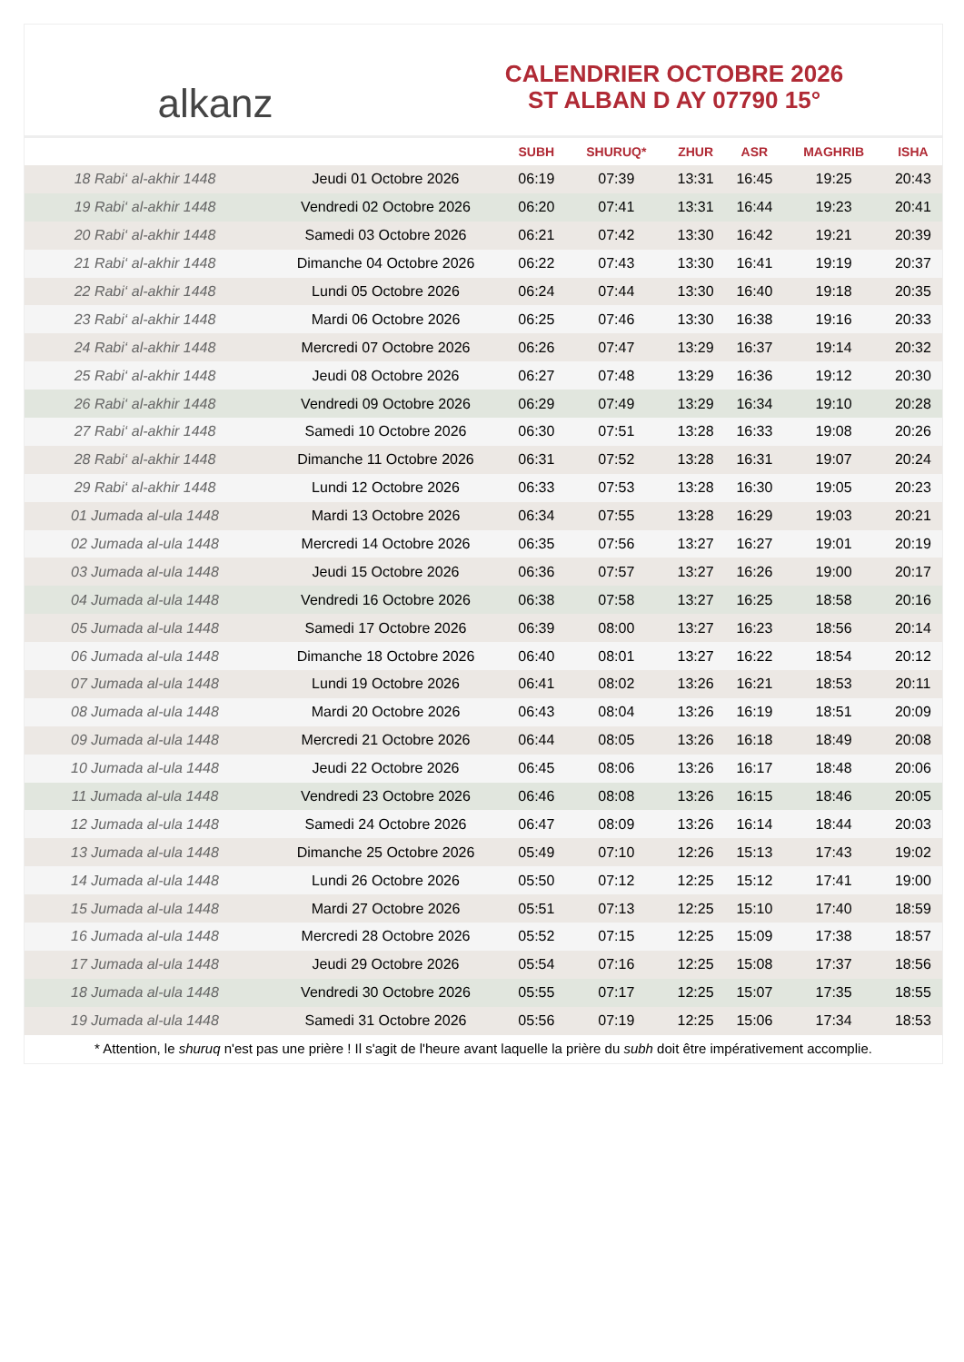alkanz
CALENDRIER OCTOBRE 2026
ST ALBAN D AY 07790 15°
| | | SUBH | SHURUQ* | ZHUR | ASR | MAGHRIB | ISHA |
| --- | --- | --- | --- | --- | --- | --- | --- |
| 18 Rabi‘ al-akhir 1448 | Jeudi 01 Octobre 2026 | 06:19 | 07:39 | 13:31 | 16:45 | 19:25 | 20:43 |
| 19 Rabi‘ al-akhir 1448 | Vendredi 02 Octobre 2026 | 06:20 | 07:41 | 13:31 | 16:44 | 19:23 | 20:41 |
| 20 Rabi‘ al-akhir 1448 | Samedi 03 Octobre 2026 | 06:21 | 07:42 | 13:30 | 16:42 | 19:21 | 20:39 |
| 21 Rabi‘ al-akhir 1448 | Dimanche 04 Octobre 2026 | 06:22 | 07:43 | 13:30 | 16:41 | 19:19 | 20:37 |
| 22 Rabi‘ al-akhir 1448 | Lundi 05 Octobre 2026 | 06:24 | 07:44 | 13:30 | 16:40 | 19:18 | 20:35 |
| 23 Rabi‘ al-akhir 1448 | Mardi 06 Octobre 2026 | 06:25 | 07:46 | 13:30 | 16:38 | 19:16 | 20:33 |
| 24 Rabi‘ al-akhir 1448 | Mercredi 07 Octobre 2026 | 06:26 | 07:47 | 13:29 | 16:37 | 19:14 | 20:32 |
| 25 Rabi‘ al-akhir 1448 | Jeudi 08 Octobre 2026 | 06:27 | 07:48 | 13:29 | 16:36 | 19:12 | 20:30 |
| 26 Rabi‘ al-akhir 1448 | Vendredi 09 Octobre 2026 | 06:29 | 07:49 | 13:29 | 16:34 | 19:10 | 20:28 |
| 27 Rabi‘ al-akhir 1448 | Samedi 10 Octobre 2026 | 06:30 | 07:51 | 13:28 | 16:33 | 19:08 | 20:26 |
| 28 Rabi‘ al-akhir 1448 | Dimanche 11 Octobre 2026 | 06:31 | 07:52 | 13:28 | 16:31 | 19:07 | 20:24 |
| 29 Rabi‘ al-akhir 1448 | Lundi 12 Octobre 2026 | 06:33 | 07:53 | 13:28 | 16:30 | 19:05 | 20:23 |
| 01 Jumada al-ula 1448 | Mardi 13 Octobre 2026 | 06:34 | 07:55 | 13:28 | 16:29 | 19:03 | 20:21 |
| 02 Jumada al-ula 1448 | Mercredi 14 Octobre 2026 | 06:35 | 07:56 | 13:27 | 16:27 | 19:01 | 20:19 |
| 03 Jumada al-ula 1448 | Jeudi 15 Octobre 2026 | 06:36 | 07:57 | 13:27 | 16:26 | 19:00 | 20:17 |
| 04 Jumada al-ula 1448 | Vendredi 16 Octobre 2026 | 06:38 | 07:58 | 13:27 | 16:25 | 18:58 | 20:16 |
| 05 Jumada al-ula 1448 | Samedi 17 Octobre 2026 | 06:39 | 08:00 | 13:27 | 16:23 | 18:56 | 20:14 |
| 06 Jumada al-ula 1448 | Dimanche 18 Octobre 2026 | 06:40 | 08:01 | 13:27 | 16:22 | 18:54 | 20:12 |
| 07 Jumada al-ula 1448 | Lundi 19 Octobre 2026 | 06:41 | 08:02 | 13:26 | 16:21 | 18:53 | 20:11 |
| 08 Jumada al-ula 1448 | Mardi 20 Octobre 2026 | 06:43 | 08:04 | 13:26 | 16:19 | 18:51 | 20:09 |
| 09 Jumada al-ula 1448 | Mercredi 21 Octobre 2026 | 06:44 | 08:05 | 13:26 | 16:18 | 18:49 | 20:08 |
| 10 Jumada al-ula 1448 | Jeudi 22 Octobre 2026 | 06:45 | 08:06 | 13:26 | 16:17 | 18:48 | 20:06 |
| 11 Jumada al-ula 1448 | Vendredi 23 Octobre 2026 | 06:46 | 08:08 | 13:26 | 16:15 | 18:46 | 20:05 |
| 12 Jumada al-ula 1448 | Samedi 24 Octobre 2026 | 06:47 | 08:09 | 13:26 | 16:14 | 18:44 | 20:03 |
| 13 Jumada al-ula 1448 | Dimanche 25 Octobre 2026 | 05:49 | 07:10 | 12:26 | 15:13 | 17:43 | 19:02 |
| 14 Jumada al-ula 1448 | Lundi 26 Octobre 2026 | 05:50 | 07:12 | 12:25 | 15:12 | 17:41 | 19:00 |
| 15 Jumada al-ula 1448 | Mardi 27 Octobre 2026 | 05:51 | 07:13 | 12:25 | 15:10 | 17:40 | 18:59 |
| 16 Jumada al-ula 1448 | Mercredi 28 Octobre 2026 | 05:52 | 07:15 | 12:25 | 15:09 | 17:38 | 18:57 |
| 17 Jumada al-ula 1448 | Jeudi 29 Octobre 2026 | 05:54 | 07:16 | 12:25 | 15:08 | 17:37 | 18:56 |
| 18 Jumada al-ula 1448 | Vendredi 30 Octobre 2026 | 05:55 | 07:17 | 12:25 | 15:07 | 17:35 | 18:55 |
| 19 Jumada al-ula 1448 | Samedi 31 Octobre 2026 | 05:56 | 07:19 | 12:25 | 15:06 | 17:34 | 18:53 |
* Attention, le shuruq n'est pas une prière ! Il s'agit de l'heure avant laquelle la prière du subh doit être impérativement accomplie.